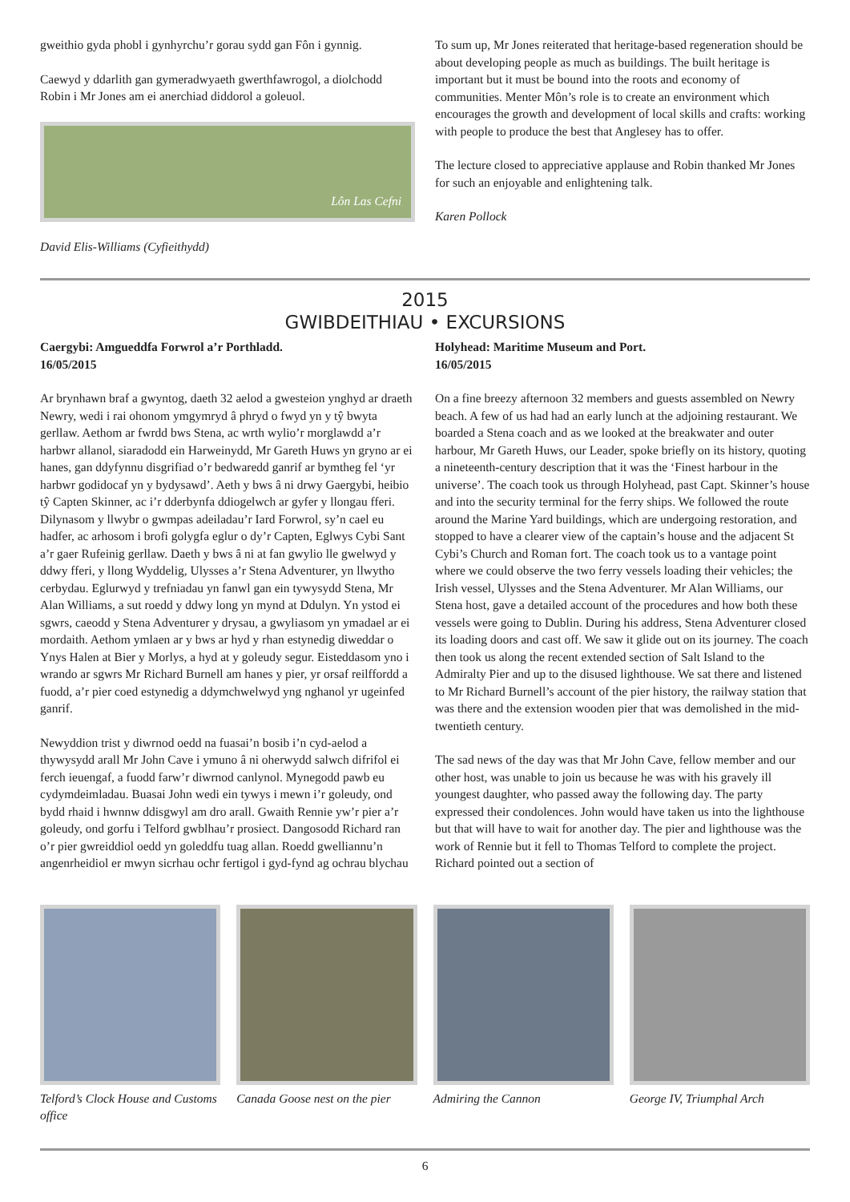gweithio gyda phobl i gynhyrchu’r gorau sydd gan Fôn i gynnig.
Caewyd y ddarlith gan gymeradwyaeth gwerthfawrogol, a diolchodd Robin i Mr Jones am ei anerchiad diddorol a goleuol.
Lôn Las Cefni
David Elis-Williams (Cyfieithydd)
To sum up, Mr Jones reiterated that heritage-based regeneration should be about developing people as much as buildings. The built heritage is important but it must be bound into the roots and economy of communities. Menter Môn’s role is to create an environment which encourages the growth and development of local skills and crafts: working with people to produce the best that Anglesey has to offer.
The lecture closed to appreciative applause and Robin thanked Mr Jones for such an enjoyable and enlightening talk.
Karen Pollock
2015
GWIBDEITHIAU • EXCURSIONS
Caergybi: Amgueddfa Forwrol a’r Porthladd.
16/05/2015
Ar brynhawn braf a gwyntog, daeth 32 aelod a gwesteion ynghyd ar draeth Newry, wedi i rai ohonom ymgymryd â phryd o fwyd yn y tŷ bwyta gerllaw. Aethom ar fwrdd bws Stena, ac wrth wylio’r morglawdd a’r harbwr allanol, siaradodd ein Harweinydd, Mr Gareth Huws yn gryno ar ei hanes, gan ddyfynnu disgrifiad o’r bedwaredd ganrif ar bymtheg fel ‘yr harbwr godidocaf yn y bydysawd’. Aeth y bws â ni drwy Gaergybi, heibio tŷ Capten Skinner, ac i’r dderbynfa ddiogelwch ar gyfer y llongau fferi. Dilynasom y llwybr o gwmpas adeiladau’r Iard Forwrol, sy’n cael eu hadfer, ac arhosom i brofi golygfa eglur o dy’r Capten, Eglwys Cybi Sant a’r gaer Rufeinig gerllaw. Daeth y bws â ni at fan gwylio lle gwelwyd y ddwy fferi, y llong Wyddelig, Ulysses a’r Stena Adventurer, yn llwytho cerbydau. Eglurwyd y trefniadau yn fanwl gan ein tywysydd Stena, Mr Alan Williams, a sut roedd y ddwy long yn mynd at Ddulyn. Yn ystod ei sgwrs, caeodd y Stena Adventurer y drysau, a gwyliasom yn ymadael ar ei mordaith. Aethom ymlaen ar y bws ar hyd y rhan estynedig diweddar o Ynys Halen at Bier y Morlys, a hyd at y goleudy segur. Eisteddasom yno i wrando ar sgwrs Mr Richard Burnell am hanes y pier, yr orsaf reilffordd a fuodd, a’r pier coed estynedig a ddymchwelwyd yng nghanol yr ugeinfed ganrif.
Newyddion trist y diwrnod oedd na fuasai’n bosib i’n cyd-aelod a thywysydd arall Mr John Cave i ymuno â ni oherwydd salwch difrifol ei ferch ieuengaf, a fuodd farw’r diwrnod canlynol. Mynegodd pawb eu cydymdeimladau. Buasai John wedi ein tywys i mewn i’r goleudy, ond bydd rhaid i hwnnw ddisgwyl am dro arall. Gwaith Rennie yw’r pier a’r goleudy, ond gorfu i Telford gwblhau’r prosiect. Dangosodd Richard ran o’r pier gwreiddiol oedd yn goleddfu tuag allan. Roedd gwelliannu’n angenrheidiol er mwyn sicrhau ochr fertigol i gyd-fynd ag ochrau blychau
Holyhead: Maritime Museum and Port.
16/05/2015
On a fine breezy afternoon 32 members and guests assembled on Newry beach. A few of us had had an early lunch at the adjoining restaurant. We boarded a Stena coach and as we looked at the breakwater and outer harbour, Mr Gareth Huws, our Leader, spoke briefly on its history, quoting a nineteenth-century description that it was the ‘Finest harbour in the universe’. The coach took us through Holyhead, past Capt. Skinner’s house and into the security terminal for the ferry ships. We followed the route around the Marine Yard buildings, which are undergoing restoration, and stopped to have a clearer view of the captain’s house and the adjacent St Cybi’s Church and Roman fort. The coach took us to a vantage point where we could observe the two ferry vessels loading their vehicles; the Irish vessel, Ulysses and the Stena Adventurer. Mr Alan Williams, our Stena host, gave a detailed account of the procedures and how both these vessels were going to Dublin. During his address, Stena Adventurer closed its loading doors and cast off. We saw it glide out on its journey. The coach then took us along the recent extended section of Salt Island to the Admiralty Pier and up to the disused lighthouse. We sat there and listened to Mr Richard Burnell’s account of the pier history, the railway station that was there and the extension wooden pier that was demolished in the mid-twentieth century.
The sad news of the day was that Mr John Cave, fellow member and our other host, was unable to join us because he was with his gravely ill youngest daughter, who passed away the following day. The party expressed their condolences. John would have taken us into the lighthouse but that will have to wait for another day. The pier and lighthouse was the work of Rennie but it fell to Thomas Telford to complete the project. Richard pointed out a section of
Telford’s Clock House and Customs office
Canada Goose nest on the pier Admiring the Cannon George IV, Triumphal Arch
6